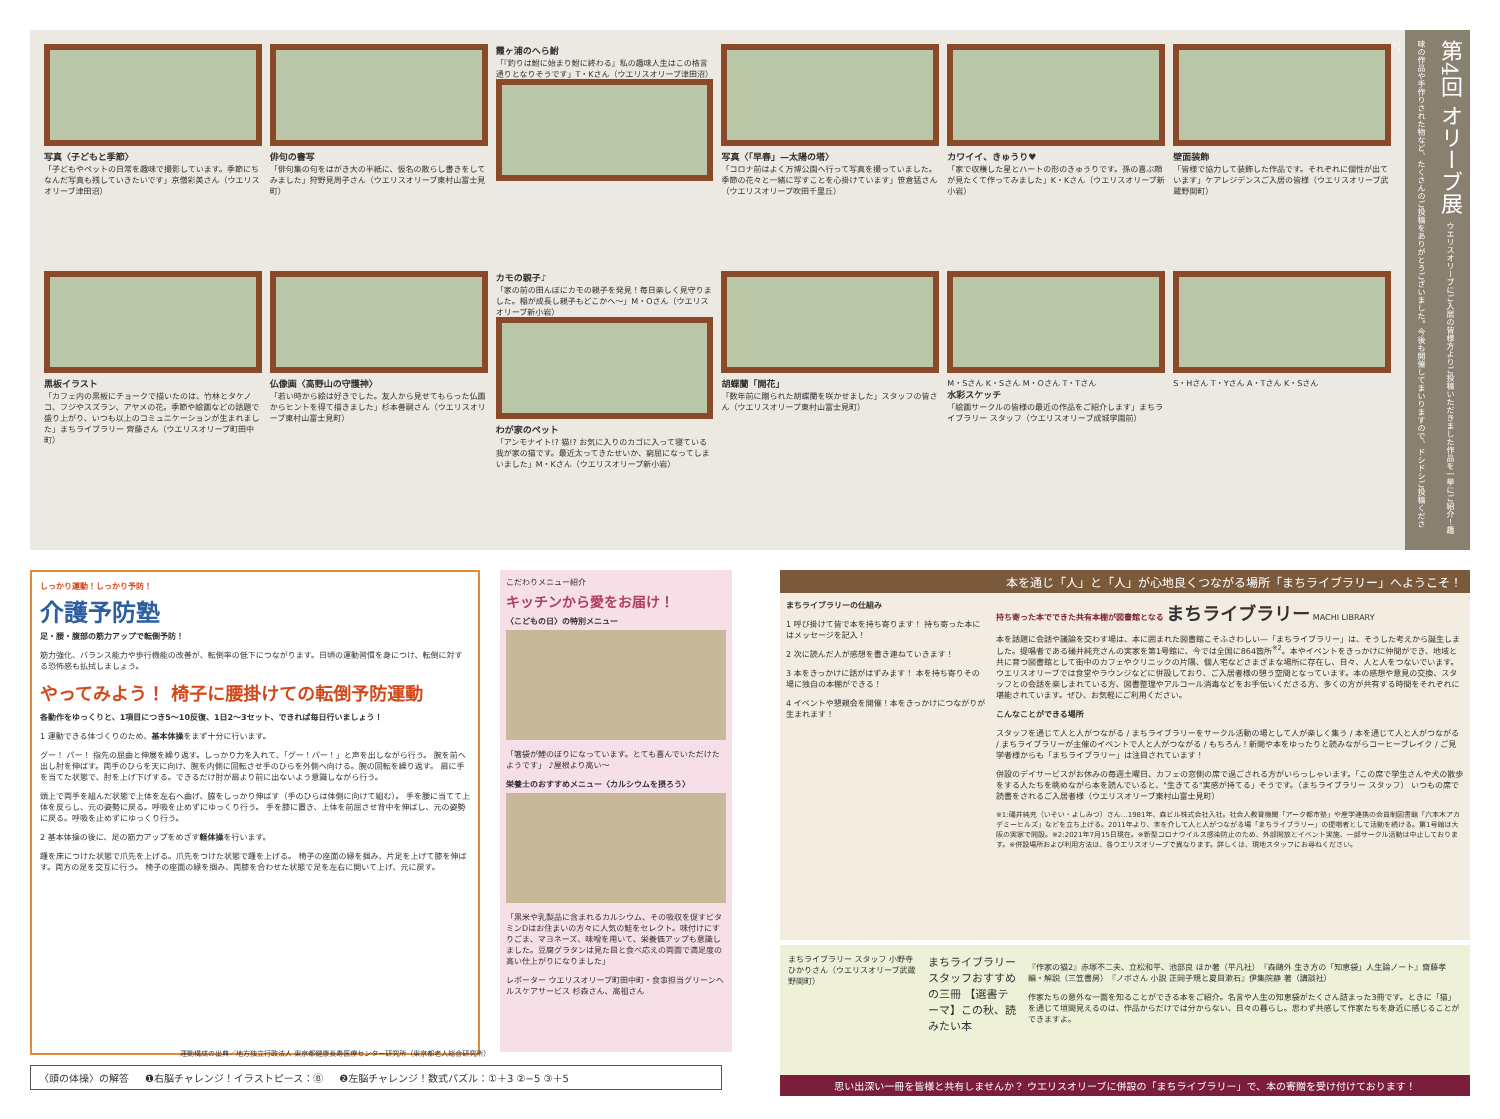写真〈子どもと季節〉
「子どもやペットの日常を趣味で撮影しています。季節にちなんだ写真も残していきたいです」京僧彩美さん（ウエリスオリーブ津田沼）
俳句の書写
「俳句集の句をはがき大の半紙に、仮名の散らし書きをしてみました」狩野見周子さん（ウエリスオリーブ東村山富士見町）
霞ヶ浦のへら鮒
「『釣りは鮒に始まり鮒に終わる』私の趣味人生はこの格言通りとなりそうです」T・Kさん（ウエリスオリーブ津田沼）
写真〈「早春」—太陽の塔〉
「コロナ前はよく万博公園へ行って写真を撮っていました。季節の花々と一緒に写すことを心掛けています」笹倉猛さん（ウエリスオリーブ吹田千里丘）
カワイイ、きゅうり♥
「家で収穫した星とハートの形のきゅうりです。孫の喜ぶ顔が見たくて作ってみました」K・Kさん（ウエリスオリーブ新小岩）
壁面装飾
「皆様で協力して装飾した作品です。それぞれに個性が出ています」ケアレジデンスご入居の皆様（ウエリスオリーブ武蔵野関町）
黒板イラスト
「カフェ内の黒板にチョークで描いたのは、竹林とタケノコ、フジやスズラン、アヤメの花。季節や絵画などの話題で盛り上がり、いつも以上のコミュニケーションが生まれました」まちライブラリー 齊藤さん（ウエリスオリーブ町田中町）
仏像画〈高野山の守護神〉
「若い時から絵は好きでした。友人から見せてもらった仏画からヒントを得て描きました」杉本善嗣さん（ウエリスオリーブ東村山富士見町）
カモの親子♪
「家の前の田んぼにカモの親子を発見！毎日楽しく見守りました。稲が成長し親子もどこかへ〜」M・Oさん（ウエリスオリーブ新小岩）
わが家のペット
「アンモナイト!? 猫!? お気に入りのカゴに入って寝ている我が家の猫です。最近太ってきたせいか、窮屈になってしまいました」M・Kさん（ウエリスオリーブ新小岩）
胡蝶蘭「開花」
「数年前に贈られた胡蝶蘭を咲かせました」スタッフの皆さん（ウエリスオリーブ東村山富士見町）
M・Sさん K・Sさん M・Oさん T・Tさん
水彩スケッチ
「絵画サークルの皆様の最近の作品をご紹介します」まちライブラリー スタッフ（ウエリスオリーブ成城学園前）
S・Hさん T・Yさん A・Tさん K・Sさん
第4回 オリーブ展 ウエリスオリーブにご入居の皆様方よりご投稿いただきました作品を一挙にご紹介！趣味の作品や手作りされた物など、たくさんのご投稿をありがとうございました。今後も開催してまいりますので、ドシドシご投稿ください。
しっかり運動！しっかり予防！
介護予防塾
足・腰・腹部の筋力アップで転倒予防！
筋力強化、バランス能力や歩行機能の改善が、転倒率の低下につながります。日頃の運動習慣を身につけ、転倒に対する恐怖感も払拭しましょう。
やってみよう！ 椅子に腰掛けての転倒予防運動
各動作をゆっくりと、1項目につき5〜10反復、1日2〜3セット、できれば毎日行いましょう！
1 運動できる体づくりのため、基本体操をまず十分に行います。
グー！ パー！ 指先の屈曲と伸展を繰り返す。しっかり力を入れて、「グー！パー！」と声を出しながら行う。 腕を前へ出し肘を伸ばす。両手のひらを天に向け、腕を内側に回転させ手のひらを外側へ向ける。腕の回転を繰り返す。 肩に手を当てた状態で、肘を上げ下げする。できるだけ肘が肩より前に出ないよう意識しながら行う。
頭上で両手を組んだ状態で上体を左右へ曲げ、脇をしっかり伸ばす（手のひらは体側に向けて組む）。 手を腰に当てて上体を反らし、元の姿勢に戻る。呼吸を止めずにゆっくり行う。 手を膝に置き、上体を前屈させ背中を伸ばし、元の姿勢に戻る。呼吸を止めずにゆっくり行う。
2 基本体操の後に、足の筋力アップをめざす軽体操を行います。
踵を床につけた状態で爪先を上げる。爪先をつけた状態で踵を上げる。 椅子の座面の縁を掴み、片足を上げて膝を伸ばす。両方の足を交互に行う。 椅子の座面の縁を掴み、両膝を合わせた状態で足を左右に開いて上げ、元に戻す。
運動構成の出典／地方独立行政法人 東京都健康長寿医療センター研究所（東京都老人総合研究所）
こだわりメニュー紹介
キッチンから愛をお届け！
〈こどもの日〉の特別メニュー
「箸袋が鯉のぼりになっています。とても喜んでいただけたようです」 ♪屋根より高い〜
栄養士のおすすめメニュー〈カルシウムを摂ろう〉
「黒米や乳製品に含まれるカルシウム、その吸収を促すビタミンDはお住まいの方々に人気の鮭をセレクト。味付けにすりごま、マヨネーズ、味噌を用いて、栄養価アップも意識しました。豆腐グラタンは見た目と食べ応えの両面で満足度の高い仕上がりになりました」
レポーター ウエリスオリーブ町田中町・食事担当グリーンヘルスケアサービス 杉森さん、高祖さん
〈頭の体操〉の解答 ❶右脳チャレンジ！イラストピース：Ⓑ ❷左脳チャレンジ！数式パズル：①＋3 ②−5 ③＋5
本を通じ「人」と「人」が心地良くつながる場所「まちライブラリー」へようこそ！
まちライブラリーの仕組み
1 呼び掛けて皆で本を持ち寄ります！ 持ち寄った本にはメッセージを記入！
2 次に読んだ人が感想を書き連ねていきます！
3 本をきっかけに話がはずみます！ 本を持ち寄りその場に独自の本棚ができる！
4 イベントや懇親会を開催！本をきっかけにつながりが生まれます！
持ち寄った本でできた共有本棚が図書館となる まちライブラリー MACHI LIBRARY
本を話題に会話や議論を交わす場は、本に囲まれた図書館こそふさわしい—「まちライブラリー」は、そうした考えから誕生しました。提唱者である礒井純充さんの実家を第1号館に、今では全国に864箇所<sup>※2</sup>。本やイベントをきっかけに仲間ができ、地域と共に育つ図書館として街中のカフェやクリニックの片隅、個人宅などさまざまな場所に存在し、日々、人と人をつないでいます。ウエリスオリーブでは食堂やラウンジなどに併設しており、ご入居者様の憩う空間となっています。本の感想や意見の交換、スタッフとの会話を楽しまれている方、図書整理やアルコール消毒などをお手伝いくださる方、多くの方が共有する時間をそれぞれに堪能されています。ぜひ、お気軽にご利用ください。
こんなことができる場所
スタッフを通じて人と人がつながる / まちライブラリーをサークル活動の場として人が楽しく集う / 本を通じて人と人がつながる / まちライブラリーが主催のイベントで人と人がつながる / もちろん！新聞や本をゆったりと読みながらコーヒーブレイク / ご見学者様からも「まちライブラリー」は注目されています！
併設のデイサービスがお休みの毎週土曜日、カフェの窓側の席で過ごされる方がいらっしゃいます。「この席で学生さんや犬の散歩をする人たちを眺めながら本を読んでいると、"生きてる"実感が持てる」そうです。（まちライブラリー スタッフ） いつもの席で読書をされるご入居者様（ウエリスオリーブ東村山富士見町）
※1:礒井純充（いそい・よしみつ）さん…1981年、森ビル株式会社入社。社会人教育機関「アーク都市塾」や産学連携の会員制図書館「六本木アカデミーヒルズ」などを立ち上げる。2011年より、本を介して人と人がつながる場「まちライブラリー」の提唱者として活動を続ける。第1号館は大阪の実家で開設。※2:2021年7月15日現在。※新型コロナウイルス感染防止のため、外部開放とイベント実施、一部サークル活動は中止しております。※併設場所および利用方法は、各ウエリスオリーブで異なります。詳しくは、現地スタッフにお尋ねください。
まちライブラリー スタッフ 小野寺ひかりさん（ウエリスオリーブ武蔵野関町）
まちライブラリースタッフおすすめの三冊 【選書テーマ】この秋、読みたい本
『作家の猫2』赤塚不二夫、立松和平、池部良 ほか著（平凡社）　『森鷗外 生き方の「知恵袋」人生論ノート』齋藤孝 編・解説（三笠書房）　『ノボさん 小説 正岡子規と夏目漱石』伊集院静 著（講談社）
作家たちの意外な一面を知ることができる本をご紹介。名言や人生の知恵袋がたくさん詰まった3冊です。ときに「猫」を通じて垣間見えるのは、作品からだけでは分からない、日々の暮らし。思わず共感して作家たちを身近に感じることができますよ。
思い出深い一冊を皆様と共有しませんか？ ウエリスオリーブに併設の「まちライブラリー」で、本の寄贈を受け付けております！